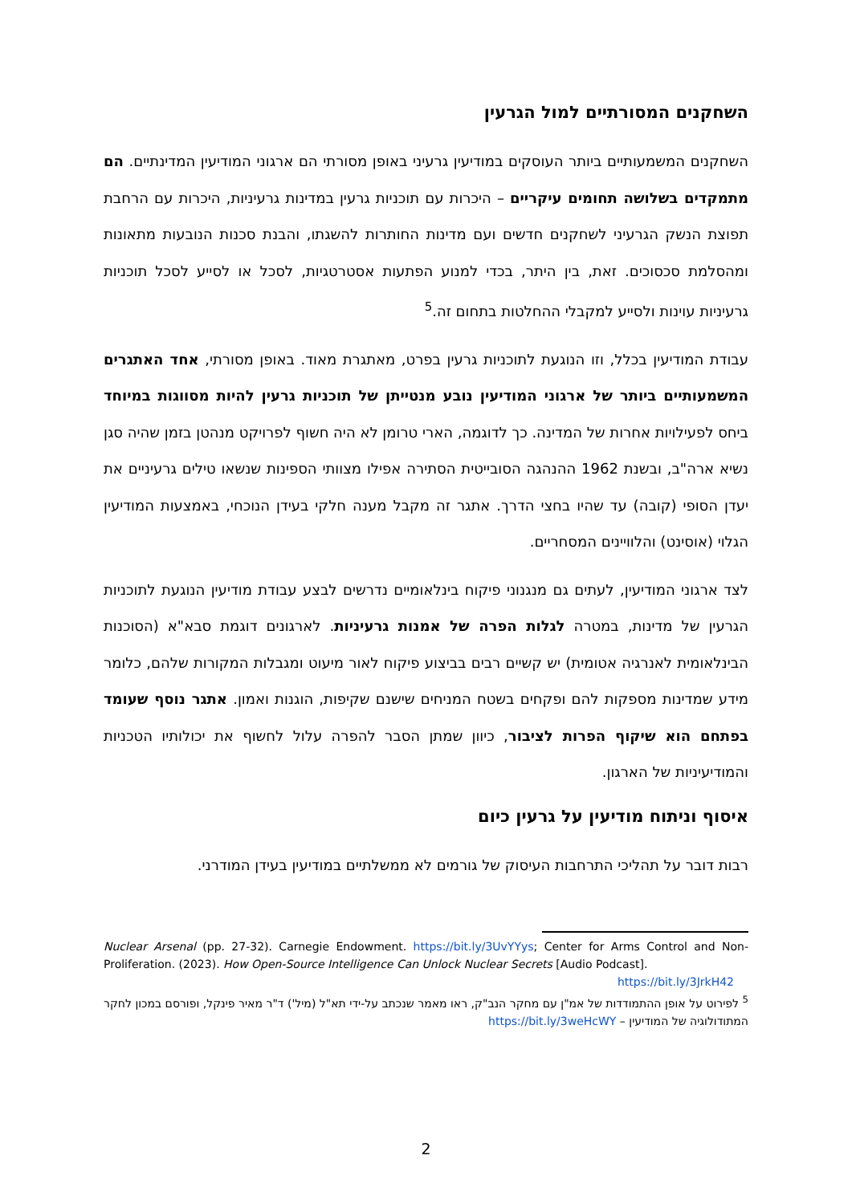השחקנים המסורתיים למול הגרעין
השחקנים המשמעותיים ביותר העוסקים במודיעין גרעיני באופן מסורתי הם ארגוני המודיעין המדינתיים. הם מתמקדים בשלושה תחומים עיקריים – היכרות עם תוכניות גרעין במדינות גרעיניות, היכרות עם הרחבת תפוצת הנשק הגרעיני לשחקנים חדשים ועם מדינות החותרות להשגתו, והבנת סכנות הנובעות מתאונות ומהסלמת סכסוכים. זאת, בין היתר, בכדי למנוע הפתעות אסטרטגיות, לסכל או לסייע לסכל תוכניות גרעיניות עוינות ולסייע למקבלי ההחלטות בתחום זה.<sup>5</sup>
עבודת המודיעין בכלל, וזו הנוגעת לתוכניות גרעין בפרט, מאתגרת מאוד. באופן מסורתי, אחד האתגרים המשמעותיים ביותר של ארגוני המודיעין נובע מנטייתן של תוכניות גרעין להיות מסווגות במיוחד ביחס לפעילויות אחרות של המדינה. כך לדוגמה, הארי טרומן לא היה חשוף לפרויקט מנהטן בזמן שהיה סגן נשיא ארה"ב, ובשנת 1962 ההנהגה הסובייטית הסתירה אפילו מצוותי הספינות שנשאו טילים גרעיניים את יעדן הסופי (קובה) עד שהיו בחצי הדרך. אתגר זה מקבל מענה חלקי בעידן הנוכחי, באמצעות המודיעין הגלוי (אוסינט) והלוויינים המסחריים.
לצד ארגוני המודיעין, לעתים גם מנגנוני פיקוח בינלאומיים נדרשים לבצע עבודת מודיעין הנוגעת לתוכניות הגרעין של מדינות, במטרה לגלות הפרה של אמנות גרעיניות. לארגונים דוגמת סבא"א (הסוכנות הבינלאומית לאנרגיה אטומית) יש קשיים רבים בביצוע פיקוח לאור מיעוט ומגבלות המקורות שלהם, כלומר מידע שמדינות מספקות להם ופקחים בשטח המניחים שישנם שקיפות, הוגנות ואמון. אתגר נוסף שעומד בפתחם הוא שיקוף הפרות לציבור, כיוון שמתן הסבר להפרה עלול לחשוף את יכולותיו הטכניות והמודיעיניות של הארגון.
איסוף וניתוח מודיעין על גרעין כיום
רבות דובר על תהליכי התרחבות העיסוק של גורמים לא ממשלתיים במודיעין בעידן המודרני.
Nuclear Arsenal (pp. 27-32). Carnegie Endowment. https://bit.ly/3UvYYys; Center for Arms Control and Non-Proliferation. (2023). How Open-Source Intelligence Can Unlock Nuclear Secrets [Audio Podcast].
https://bit.ly/3JrkH42
<sup>5</sup> לפירוט על אופן ההתמודדות של אמ"ן עם מחקר הנב"ק, ראו מאמר שנכתב על-ידי תא"ל (מיל') ד"ר מאיר פינקל, ופורסם במכון לחקר המתודולוגיה של המודיעין – https://bit.ly/3weHcWY
2